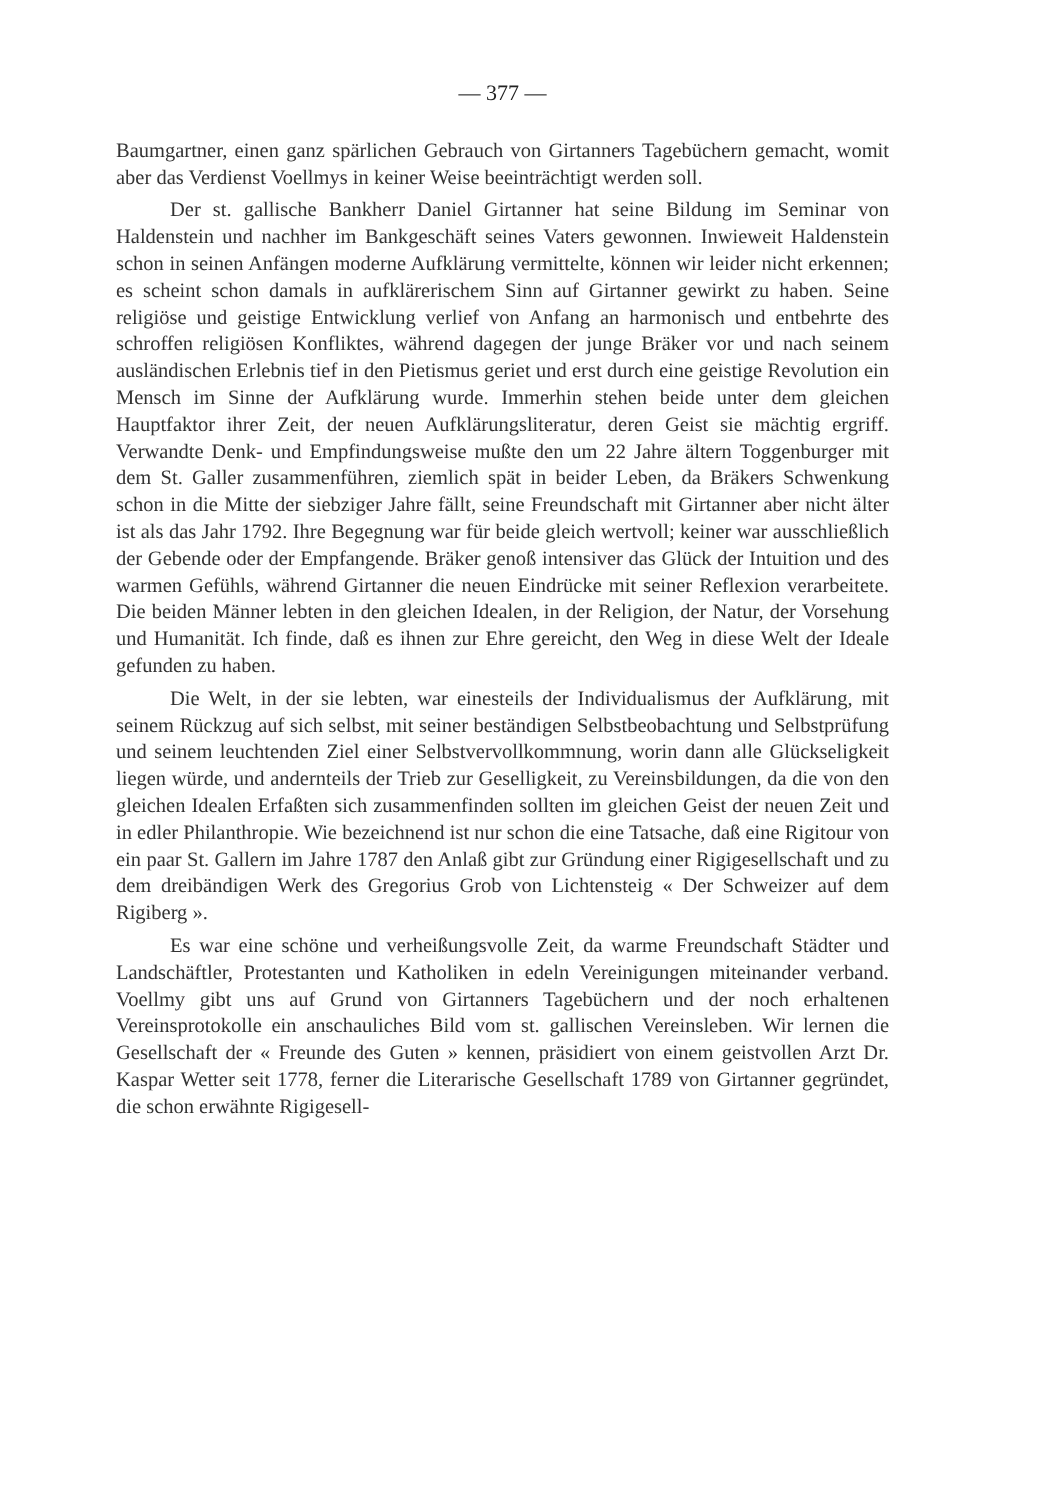— 377 —
Baumgartner, einen ganz spärlichen Gebrauch von Girtanners Tagebüchern gemacht, womit aber das Verdienst Voellmys in keiner Weise beeinträchtigt werden soll.
Der st. gallische Bankherr Daniel Girtanner hat seine Bildung im Seminar von Haldenstein und nachher im Bankgeschäft seines Vaters gewonnen. Inwieweit Haldenstein schon in seinen Anfängen moderne Aufklärung vermittelte, können wir leider nicht erkennen; es scheint schon damals in aufklärerischem Sinn auf Girtanner gewirkt zu haben. Seine religiöse und geistige Entwicklung verlief von Anfang an harmonisch und entbehrte des schroffen religiösen Konfliktes, während dagegen der junge Bräker vor und nach seinem ausländischen Erlebnis tief in den Pietismus geriet und erst durch eine geistige Revolution ein Mensch im Sinne der Aufklärung wurde. Immerhin stehen beide unter dem gleichen Hauptfaktor ihrer Zeit, der neuen Aufklärungsliteratur, deren Geist sie mächtig ergriff. Verwandte Denk- und Empfindungsweise mußte den um 22 Jahre ältern Toggenburger mit dem St. Galler zusammenführen, ziemlich spät in beider Leben, da Bräkers Schwenkung schon in die Mitte der siebziger Jahre fällt, seine Freundschaft mit Girtanner aber nicht älter ist als das Jahr 1792. Ihre Begegnung war für beide gleich wertvoll; keiner war ausschließlich der Gebende oder der Empfangende. Bräker genoß intensiver das Glück der Intuition und des warmen Gefühls, während Girtanner die neuen Eindrücke mit seiner Reflexion verarbeitete. Die beiden Männer lebten in den gleichen Idealen, in der Religion, der Natur, der Vorsehung und Humanität. Ich finde, daß es ihnen zur Ehre gereicht, den Weg in diese Welt der Ideale gefunden zu haben.
Die Welt, in der sie lebten, war einesteils der Individualismus der Aufklärung, mit seinem Rückzug auf sich selbst, mit seiner beständigen Selbstbeobachtung und Selbstprüfung und seinem leuchtenden Ziel einer Selbstvervollkommnung, worin dann alle Glückseligkeit liegen würde, und andernteils der Trieb zur Geselligkeit, zu Vereinsbildungen, da die von den gleichen Idealen Erfaßten sich zusammenfinden sollten im gleichen Geist der neuen Zeit und in edler Philanthropie. Wie bezeichnend ist nur schon die eine Tatsache, daß eine Rigitour von ein paar St. Gallern im Jahre 1787 den Anlaß gibt zur Gründung einer Rigigesellschaft und zu dem dreibändigen Werk des Gregorius Grob von Lichtensteig « Der Schweizer auf dem Rigiberg ».
Es war eine schöne und verheißungsvolle Zeit, da warme Freundschaft Städter und Landschäftler, Protestanten und Katholiken in edeln Vereinigungen miteinander verband. Voellmy gibt uns auf Grund von Girtanners Tagebüchern und der noch erhaltenen Vereinsprotokolle ein anschauliches Bild vom st. gallischen Vereinsleben. Wir lernen die Gesellschaft der « Freunde des Guten » kennen, präsidiert von einem geistvollen Arzt Dr. Kaspar Wetter seit 1778, ferner die Literarische Gesellschaft 1789 von Girtanner gegründet, die schon erwähnte Rigigesell-